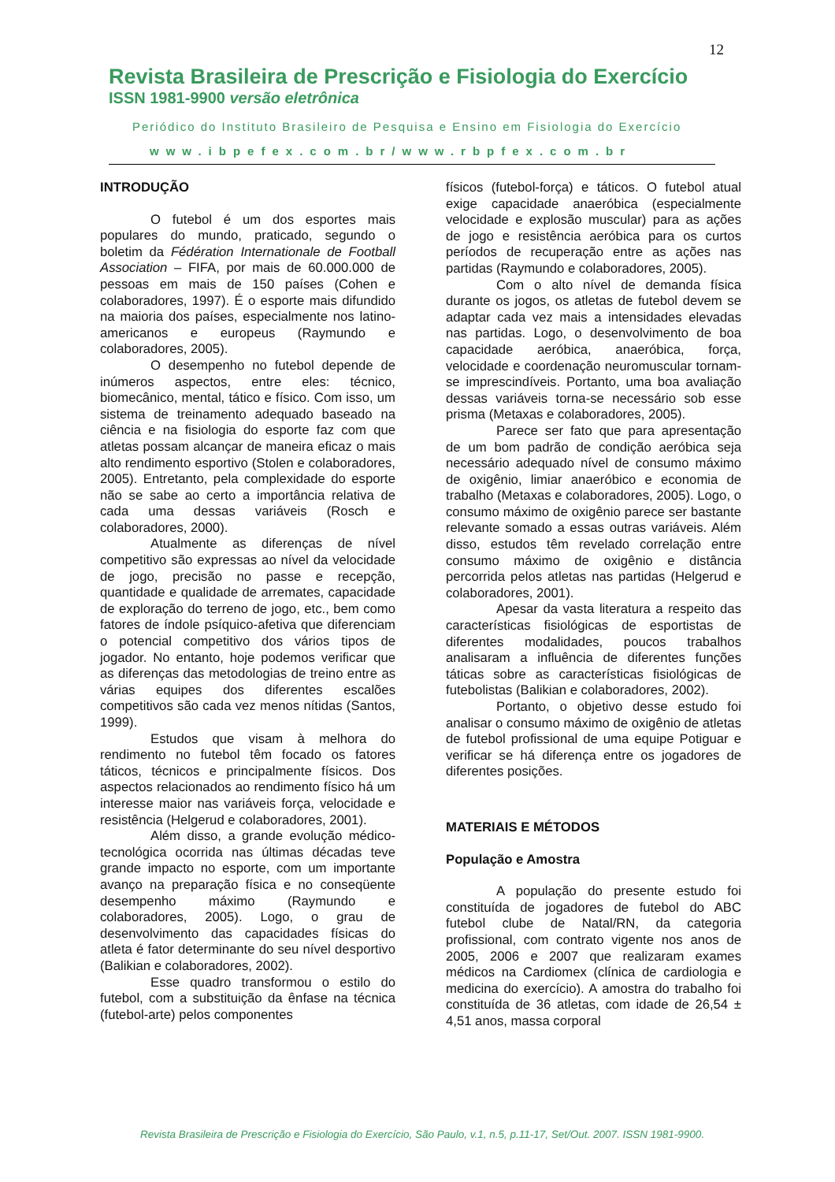12
Revista Brasileira de Prescrição e Fisiologia do Exercício
ISSN 1981-9900 versão eletrônica
Periódico do Instituto Brasileiro de Pesquisa e Ensino em Fisiologia do Exercício
www.ibpefex.com.br/www.rbpfex.com.br
INTRODUÇÃO
O futebol é um dos esportes mais populares do mundo, praticado, segundo o boletim da Fédération Internationale de Football Association – FIFA, por mais de 60.000.000 de pessoas em mais de 150 países (Cohen e colaboradores, 1997). É o esporte mais difundido na maioria dos países, especialmente nos latino-americanos e europeus (Raymundo e colaboradores, 2005).
O desempenho no futebol depende de inúmeros aspectos, entre eles: técnico, biomecânico, mental, tático e físico. Com isso, um sistema de treinamento adequado baseado na ciência e na fisiologia do esporte faz com que atletas possam alcançar de maneira eficaz o mais alto rendimento esportivo (Stolen e colaboradores, 2005). Entretanto, pela complexidade do esporte não se sabe ao certo a importância relativa de cada uma dessas variáveis (Rosch e colaboradores, 2000).
Atualmente as diferenças de nível competitivo são expressas ao nível da velocidade de jogo, precisão no passe e recepção, quantidade e qualidade de arremates, capacidade de exploração do terreno de jogo, etc., bem como fatores de índole psíquico-afetiva que diferenciam o potencial competitivo dos vários tipos de jogador. No entanto, hoje podemos verificar que as diferenças das metodologias de treino entre as várias equipes dos diferentes escalões competitivos são cada vez menos nítidas (Santos, 1999).
Estudos que visam à melhora do rendimento no futebol têm focado os fatores táticos, técnicos e principalmente físicos. Dos aspectos relacionados ao rendimento físico há um interesse maior nas variáveis força, velocidade e resistência (Helgerud e colaboradores, 2001).
Além disso, a grande evolução médico-tecnológica ocorrida nas últimas décadas teve grande impacto no esporte, com um importante avanço na preparação física e no conseqüente desempenho máximo (Raymundo e colaboradores, 2005). Logo, o grau de desenvolvimento das capacidades físicas do atleta é fator determinante do seu nível desportivo (Balikian e colaboradores, 2002).
Esse quadro transformou o estilo do futebol, com a substituição da ênfase na técnica (futebol-arte) pelos componentes
físicos (futebol-força) e táticos. O futebol atual exige capacidade anaeróbica (especialmente velocidade e explosão muscular) para as ações de jogo e resistência aeróbica para os curtos períodos de recuperação entre as ações nas partidas (Raymundo e colaboradores, 2005).
Com o alto nível de demanda física durante os jogos, os atletas de futebol devem se adaptar cada vez mais a intensidades elevadas nas partidas. Logo, o desenvolvimento de boa capacidade aeróbica, anaeróbica, força, velocidade e coordenação neuromuscular tornam-se imprescindíveis. Portanto, uma boa avaliação dessas variáveis torna-se necessário sob esse prisma (Metaxas e colaboradores, 2005).
Parece ser fato que para apresentação de um bom padrão de condição aeróbica seja necessário adequado nível de consumo máximo de oxigênio, limiar anaeróbico e economia de trabalho (Metaxas e colaboradores, 2005). Logo, o consumo máximo de oxigênio parece ser bastante relevante somado a essas outras variáveis. Além disso, estudos têm revelado correlação entre consumo máximo de oxigênio e distância percorrida pelos atletas nas partidas (Helgerud e colaboradores, 2001).
Apesar da vasta literatura a respeito das características fisiológicas de esportistas de diferentes modalidades, poucos trabalhos analisaram a influência de diferentes funções táticas sobre as características fisiológicas de futebolistas (Balikian e colaboradores, 2002).
Portanto, o objetivo desse estudo foi analisar o consumo máximo de oxigênio de atletas de futebol profissional de uma equipe Potiguar e verificar se há diferença entre os jogadores de diferentes posições.
MATERIAIS E MÉTODOS
População e Amostra
A população do presente estudo foi constituída de jogadores de futebol do ABC futebol clube de Natal/RN, da categoria profissional, com contrato vigente nos anos de 2005, 2006 e 2007 que realizaram exames médicos na Cardiomex (clínica de cardiologia e medicina do exercício). A amostra do trabalho foi constituída de 36 atletas, com idade de 26,54 ± 4,51 anos, massa corporal
Revista Brasileira de Prescrição e Fisiologia do Exercício, São Paulo, v.1, n.5, p.11-17, Set/Out. 2007. ISSN 1981-9900.